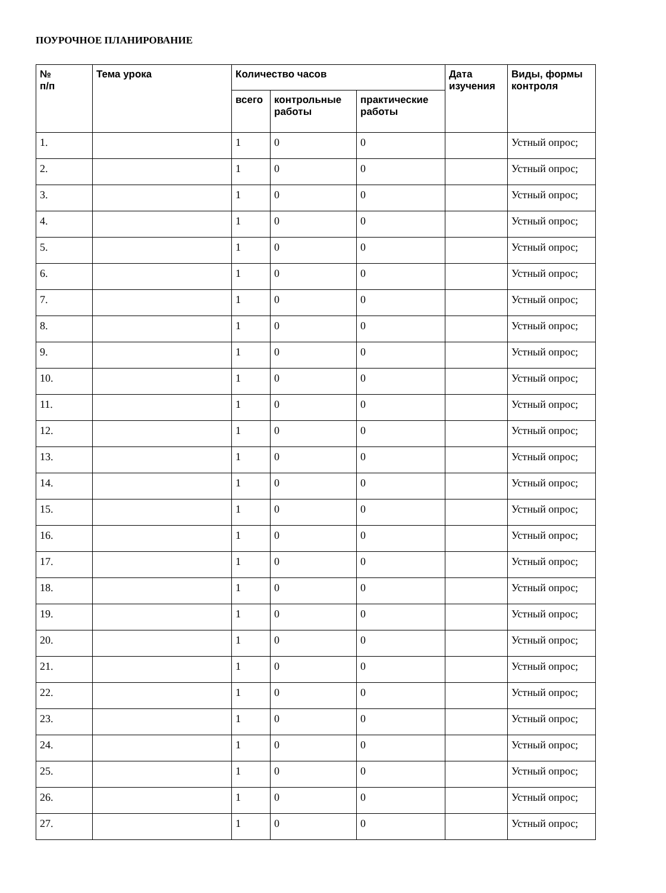ПОУРОЧНОЕ ПЛАНИРОВАНИЕ
| № п/п | Тема урока | Количество часов | | | Дата изучения | Виды, формы контроля |
| --- | --- | --- | --- | --- | --- | --- |
| | | всего | контрольные работы | практические работы | | |
| 1. | | 1 | 0 | 0 | | Устный опрос; |
| 2. | | 1 | 0 | 0 | | Устный опрос; |
| 3. | | 1 | 0 | 0 | | Устный опрос; |
| 4. | | 1 | 0 | 0 | | Устный опрос; |
| 5. | | 1 | 0 | 0 | | Устный опрос; |
| 6. | | 1 | 0 | 0 | | Устный опрос; |
| 7. | | 1 | 0 | 0 | | Устный опрос; |
| 8. | | 1 | 0 | 0 | | Устный опрос; |
| 9. | | 1 | 0 | 0 | | Устный опрос; |
| 10. | | 1 | 0 | 0 | | Устный опрос; |
| 11. | | 1 | 0 | 0 | | Устный опрос; |
| 12. | | 1 | 0 | 0 | | Устный опрос; |
| 13. | | 1 | 0 | 0 | | Устный опрос; |
| 14. | | 1 | 0 | 0 | | Устный опрос; |
| 15. | | 1 | 0 | 0 | | Устный опрос; |
| 16. | | 1 | 0 | 0 | | Устный опрос; |
| 17. | | 1 | 0 | 0 | | Устный опрос; |
| 18. | | 1 | 0 | 0 | | Устный опрос; |
| 19. | | 1 | 0 | 0 | | Устный опрос; |
| 20. | | 1 | 0 | 0 | | Устный опрос; |
| 21. | | 1 | 0 | 0 | | Устный опрос; |
| 22. | | 1 | 0 | 0 | | Устный опрос; |
| 23. | | 1 | 0 | 0 | | Устный опрос; |
| 24. | | 1 | 0 | 0 | | Устный опрос; |
| 25. | | 1 | 0 | 0 | | Устный опрос; |
| 26. | | 1 | 0 | 0 | | Устный опрос; |
| 27. | | 1 | 0 | 0 | | Устный опрос; |